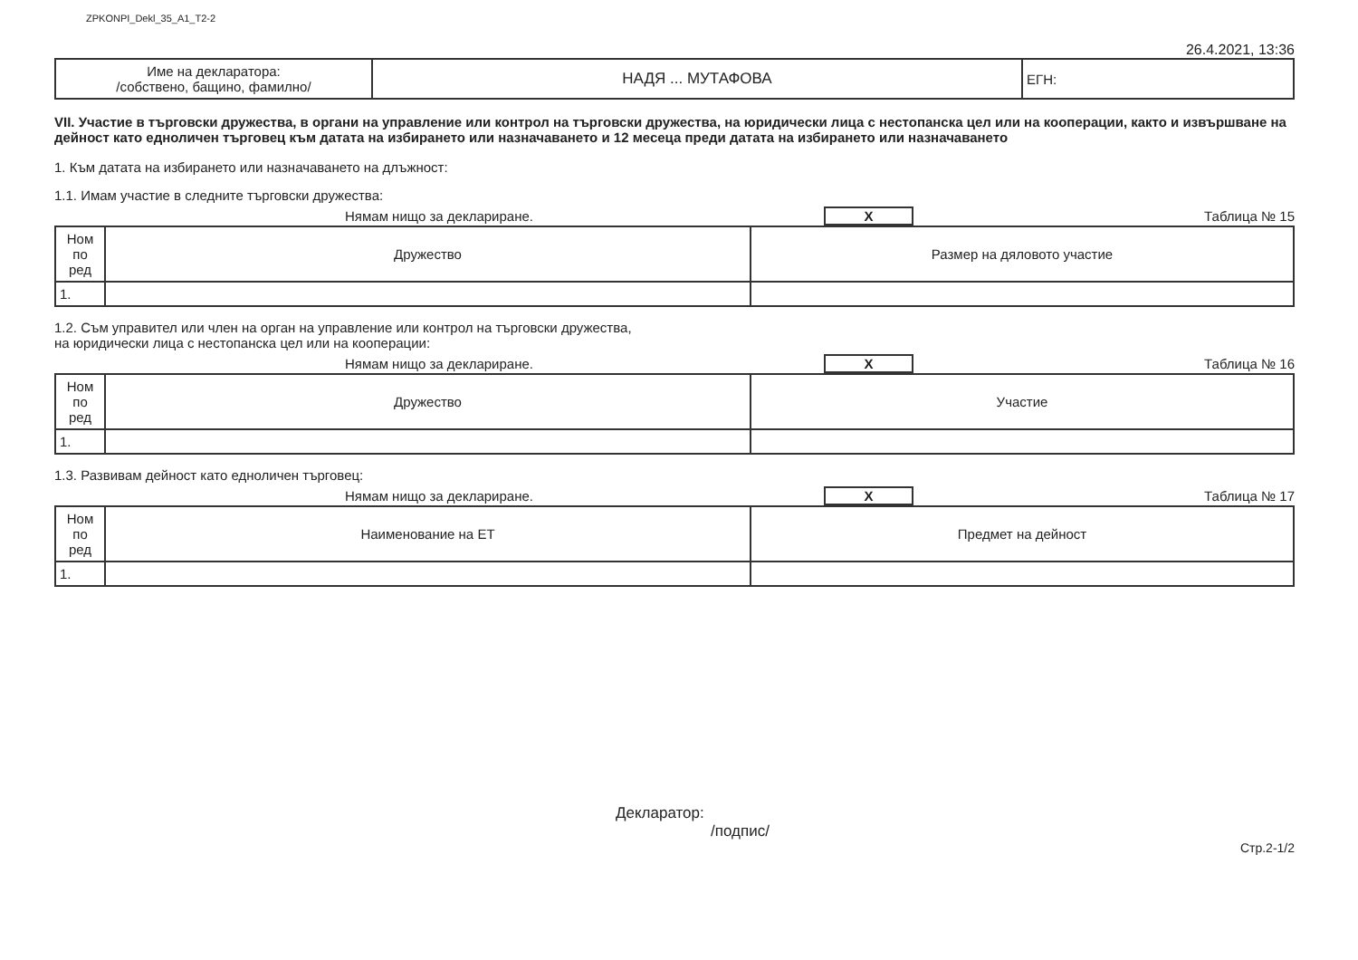ZPKONPI_Dekl_35_A1_T2-2
26.4.2021, 13:36
| Име на декларатора: /собствено, бащино, фамилно/ | НАДЯ ... МУТАФОВА | ЕГН: |
VII. Участие в търговски дружества, в органи на управление или контрол на търговски дружества, на юридически лица с нестопанска цел или на кооперации, както и извършване на дейност като едноличен търговец към датата на избирането или назначаването и 12 месеца преди датата на избирането или назначаването
1. Към датата на избирането или назначаването на длъжност:
1.1. Имам участие в следните търговски дружества:
Нямам нищо за деклариране. X Таблица № 15
| Ном по ред | Дружество | Размер на дяловото участие |
| --- | --- | --- |
| 1. | | |
1.2. Съм управител или член на орган на управление или контрол на търговски дружества,
на юридически лица с нестопанска цел или на кооперации:
Нямам нищо за деклариране. X Таблица № 16
| Ном по ред | Дружество | Участие |
| --- | --- | --- |
| 1. | | |
1.3. Развивам дейност като едноличен търговец:
Нямам нищо за деклариране. X Таблица № 17
| Ном по ред | Наименование на ЕТ | Предмет на дейност |
| --- | --- | --- |
| 1. | | |
Декларатор:
/подпис/
Стр.2-1/2